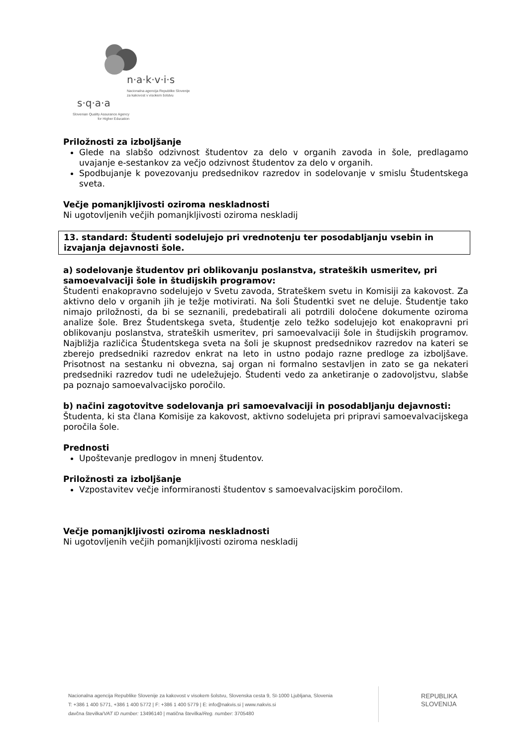n·a·k·v·i·s
Nacionalna agencija Republike Slovenije
za kakovost v visokem šolstvu
s·q·a·a
Slovenian Quality Assurance Agency
for Higher Education
Priložnosti za izboljšanje
Glede na slabšo odzivnost študentov za delo v organih zavoda in šole, predlagamo uvajanje e-sestankov za večjo odzivnost študentov za delo v organih.
Spodbujanje k povezovanju predsednikov razredov in sodelovanje v smislu Študentskega sveta.
Večje pomanjkljivosti oziroma neskladnosti
Ni ugotovljenih večjih pomanjkljivosti oziroma neskladij
13. standard: Študenti sodelujejo pri vrednotenju ter posodabljanju vsebin in izvajanja dejavnosti šole.
a) sodelovanje študentov pri oblikovanju poslanstva, strateških usmeritev, pri samoevalvaciji šole in študijskih programov:
Študenti enakopravno sodelujejo v Svetu zavoda, Strateškem svetu in Komisiji za kakovost. Za aktivno delo v organih jih je težje motivirati. Na šoli Študentki svet ne deluje. Študentje tako nimajo priložnosti, da bi se seznanili, predebatirali ali potrdili določene dokumente oziroma analize šole. Brez Študentskega sveta, študentje zelo težko sodelujejo kot enakopravni pri oblikovanju poslanstva, strateških usmeritev, pri samoevalvaciji šole in študijskih programov. Najbližja različica Študentskega sveta na šoli je skupnost predsednikov razredov na kateri se zberejo predsedniki razredov enkrat na leto in ustno podajo razne predloge za izboljšave. Prisotnost na sestanku ni obvezna, saj organ ni formalno sestavljen in zato se ga nekateri predsedniki razredov tudi ne udeležujejo. Študenti vedo za anketiranje o zadovoljstvu, slabše pa poznajo samoevalvacijsko poročilo.
b) načini zagotovitve sodelovanja pri samoevalvaciji in posodabljanju dejavnosti:
Študenta, ki sta člana Komisije za kakovost, aktivno sodelujeta pri pripravi samoevalvacijskega poročila šole.
Prednosti
Upoštevanje predlogov in mnenj študentov.
Priložnosti za izboljšanje
Vzpostavitev večje informiranosti študentov s samoevalvacijskim poročilom.
Večje pomanjkljivosti oziroma neskladnosti
Ni ugotovljenih večjih pomanjkljivosti oziroma neskladij
Nacionalna agencija Republike Slovenije za kakovost v visokem šolstvu, Slovenska cesta 9, SI-1000 Ljubljana, Slovenia
T: +386 1 400 5771, +386 1 400 5772 | F: +386 1 400 5779 | E: info@nakvis.si | www.nakvis.si
davčna številka/VAT ID number: 13496140 | matična številka/Reg. number: 3705480
REPUBLIKA
SLOVENIJA